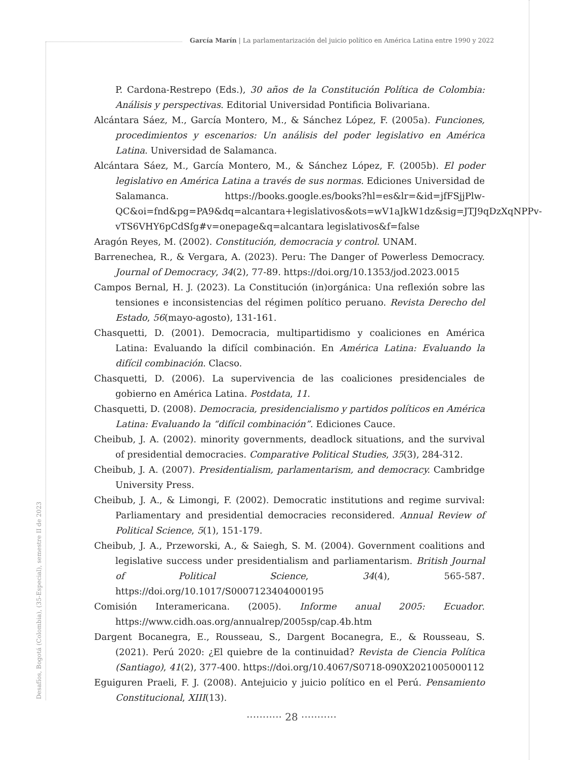García Marín | La parlamentarización del juicio político en América Latina entre 1990 y 2022
P. Cardona-Restrepo (Eds.), 30 años de la Constitución Política de Colombia: Análisis y perspectivas. Editorial Universidad Pontificia Bolivariana.
Alcántara Sáez, M., García Montero, M., & Sánchez López, F. (2005a). Funciones, procedimientos y escenarios: Un análisis del poder legislativo en América Latina. Universidad de Salamanca.
Alcántara Sáez, M., García Montero, M., & Sánchez López, F. (2005b). El poder legislativo en América Latina a través de sus normas. Ediciones Universidad de Salamanca. https://books.google.es/books?hl=es&lr=&id=jfFSjjPlw-QC&oi=fnd&pg=PA9&dq=alcantara+legislativos&ots=wV1aJkW1dz&sig=JTJ9qDzXqNPPv-vTS6VHY6pCdSfg#v=onepage&q=alcantara legislativos&f=false
Aragón Reyes, M. (2002). Constitución, democracia y control. UNAM.
Barrenechea, R., & Vergara, A. (2023). Peru: The Danger of Powerless Democracy. Journal of Democracy, 34(2), 77-89. https://doi.org/10.1353/jod.2023.0015
Campos Bernal, H. J. (2023). La Constitución (in)orgánica: Una reflexión sobre las tensiones e inconsistencias del régimen político peruano. Revista Derecho del Estado, 56(mayo-agosto), 131-161.
Chasquetti, D. (2001). Democracia, multipartidismo y coaliciones en América Latina: Evaluando la difícil combinación. En América Latina: Evaluando la difícil combinación. Clacso.
Chasquetti, D. (2006). La supervivencia de las coaliciones presidenciales de gobierno en América Latina. Postdata, 11.
Chasquetti, D. (2008). Democracia, presidencialismo y partidos políticos en América Latina: Evaluando la “difícil combinación”. Ediciones Cauce.
Cheibub, J. A. (2002). minority governments, deadlock situations, and the survival of presidential democracies. Comparative Political Studies, 35(3), 284-312.
Cheibub, J. A. (2007). Presidentialism, parlamentarism, and democracy. Cambridge University Press.
Cheibub, J. A., & Limongi, F. (2002). Democratic institutions and regime survival: Parliamentary and presidential democracies reconsidered. Annual Review of Political Science, 5(1), 151-179.
Cheibub, J. A., Przeworski, A., & Saiegh, S. M. (2004). Government coalitions and legislative success under presidentialism and parliamentarism. British Journal of Political Science, 34(4), 565-587. https://doi.org/10.1017/S0007123404000195
Comisión Interamericana. (2005). Informe anual 2005: Ecuador. https://www.cidh.oas.org/annualrep/2005sp/cap.4b.htm
Dargent Bocanegra, E., Rousseau, S., Dargent Bocanegra, E., & Rousseau, S. (2021). Perú 2020: ¿El quiebre de la continuidad? Revista de Ciencia Política (Santiago), 41(2), 377-400. https://doi.org/10.4067/S0718-090X2021005000112
Eguiguren Praeli, F. J. (2008). Antejuicio y juicio político en el Perú. Pensamiento Constitucional, XIII(13).
Desafíos, Bogotá (Colombia), (35-Especial), semestre II de 2023
··········· 28 ···········